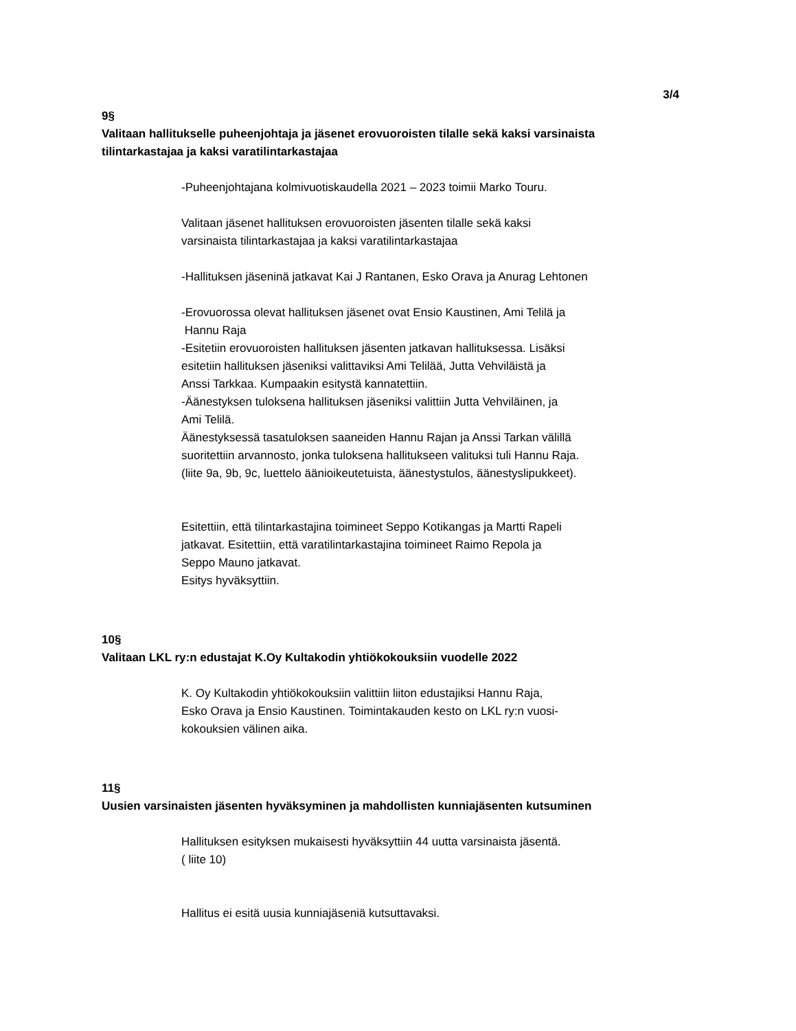3/4
9§
Valitaan hallitukselle puheenjohtaja ja jäsenet erovuoroisten tilalle sekä kaksi varsinaista tilintarkastajaa ja kaksi varatilintarkastajaa
-Puheenjohtajana kolmivuotiskaudella 2021 – 2023 toimii Marko Touru.
Valitaan jäsenet hallituksen erovuoroisten jäsenten tilalle sekä kaksi
varsinaista tilintarkastajaa ja kaksi varatilintarkastajaa
-Hallituksen jäseninä jatkavat Kai J Rantanen, Esko Orava ja Anurag Lehtonen
-Erovuorossa olevat hallituksen jäsenet ovat Ensio Kaustinen, Ami Telilä ja
Hannu Raja
-Esitetiin erovuoroisten hallituksen jäsenten jatkavan hallituksessa. Lisäksi
esitetiin hallituksen jäseniksi valittaviksi Ami Telilää, Jutta Vehviläistä ja
Anssi Tarkkaa. Kumpaakin esitystä kannatettiin.
-Äänestyksen tuloksena hallituksen jäseniksi valittiin Jutta Vehviläinen, ja
Ami Telilä.
Äänestyksessä tasatuloksen saaneiden Hannu Rajan ja Anssi Tarkan välillä
suoritettiin arvannosto, jonka tuloksena hallitukseen valituksi tuli Hannu Raja.
(liite 9a, 9b, 9c, luettelo äänioikeutetuista, äänestystulos, äänestyslipukkeet).
Esitettiin, että tilintarkastajina toimineet Seppo Kotikangas ja Martti Rapeli
jatkavat. Esitettiin, että varatilintarkastajina toimineet Raimo Repola ja
Seppo Mauno jatkavat.
Esitys hyväksyttiin.
10§
Valitaan LKL ry:n edustajat K.Oy Kultakodin yhtiökokouksiin vuodelle 2022
K. Oy Kultakodin yhtiökokouksiin valittiin liiton edustajiksi Hannu Raja,
Esko Orava ja Ensio Kaustinen. Toimintakauden kesto on LKL ry:n vuosi-
kokouksien välinen aika.
11§
Uusien varsinaisten jäsenten hyväksyminen ja mahdollisten kunniajäsenten kutsuminen
Hallituksen esityksen mukaisesti hyväksyttiin 44 uutta varsinaista jäsentä.
( liite 10)
Hallitus ei esitä uusia kunniajäseniä kutsuttavaksi.